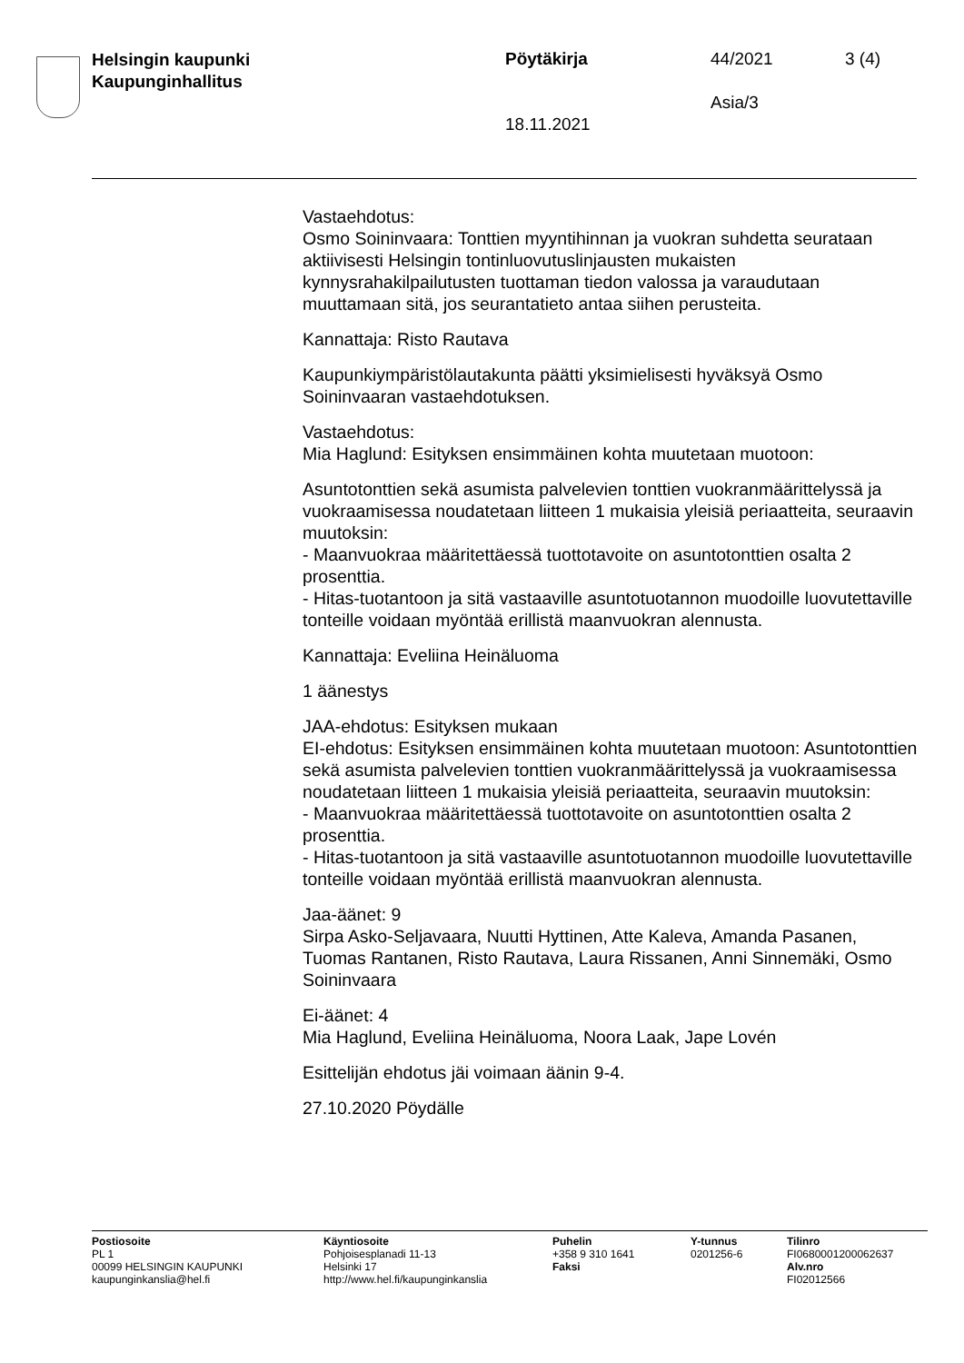Helsingin kaupunki
Kaupunginhallitus
Pöytäkirja 44/2021 3 (4)
Asia/3
18.11.2021
Vastaehdotus:
Osmo Soininvaara: Tonttien myyntihinnan ja vuokran suhdetta seurataan aktiivisesti Helsingin tontinluovutuslinjausten mukaisten kynnysrahakilpailutusten tuottaman tiedon valossa ja varaudutaan muuttamaan sitä, jos seurantatieto antaa siihen perusteita.
Kannattaja: Risto Rautava
Kaupunkiympäristölautakunta päätti yksimielisesti hyväksyä Osmo Soininvaaran vastaehdotuksen.
Vastaehdotus:
Mia Haglund: Esityksen ensimmäinen kohta muutetaan muotoon:
Asuntotonttien sekä asumista palvelevien tonttien vuokranmäärittelyssä ja vuokraamisessa noudatetaan liitteen 1 mukaisia yleisiä periaatteita, seuraavin muutoksin:
- Maanvuokraa määritettäessä tuottotavoite on asuntotonttien osalta 2 prosenttia.
- Hitas-tuotantoon ja sitä vastaaville asuntotuotannon muodoille luovutettaville tonteille voidaan myöntää erillistä maanvuokran alennusta.
Kannattaja: Eveliina Heinäluoma
1 äänestys
JAA-ehdotus: Esityksen mukaan
EI-ehdotus: Esityksen ensimmäinen kohta muutetaan muotoon: Asuntotonttien sekä asumista palvelevien tonttien vuokranmäärittelyssä ja vuokraamisessa noudatetaan liitteen 1 mukaisia yleisiä periaatteita, seuraavin muutoksin:
- Maanvuokraa määritettäessä tuottotavoite on asuntotonttien osalta 2 prosenttia.
- Hitas-tuotantoon ja sitä vastaaville asuntotuotannon muodoille luovutettaville tonteille voidaan myöntää erillistä maanvuokran alennusta.
Jaa-äänet: 9
Sirpa Asko-Seljavaara, Nuutti Hyttinen, Atte Kaleva, Amanda Pasanen, Tuomas Rantanen, Risto Rautava, Laura Rissanen, Anni Sinnemäki, Osmo Soininvaara
Ei-äänet: 4
Mia Haglund, Eveliina Heinäluoma, Noora Laak, Jape Lovén
Esittelijän ehdotus jäi voimaan äänin 9-4.
27.10.2020 Pöydälle
Postiosoite
PL 1
00099 HELSINGIN KAUPUNKI
kaupunginkanslia@hel.fi
Käyntiosoite
Pohjoisesplanadi 11-13
Helsinki 17
http://www.hel.fi/kaupunginkanslia
Puhelin
+358 9 310 1641
Faksi
Y-tunnus
0201256-6
Tilinro
FI0680001200062637
Alv.nro
FI02012566